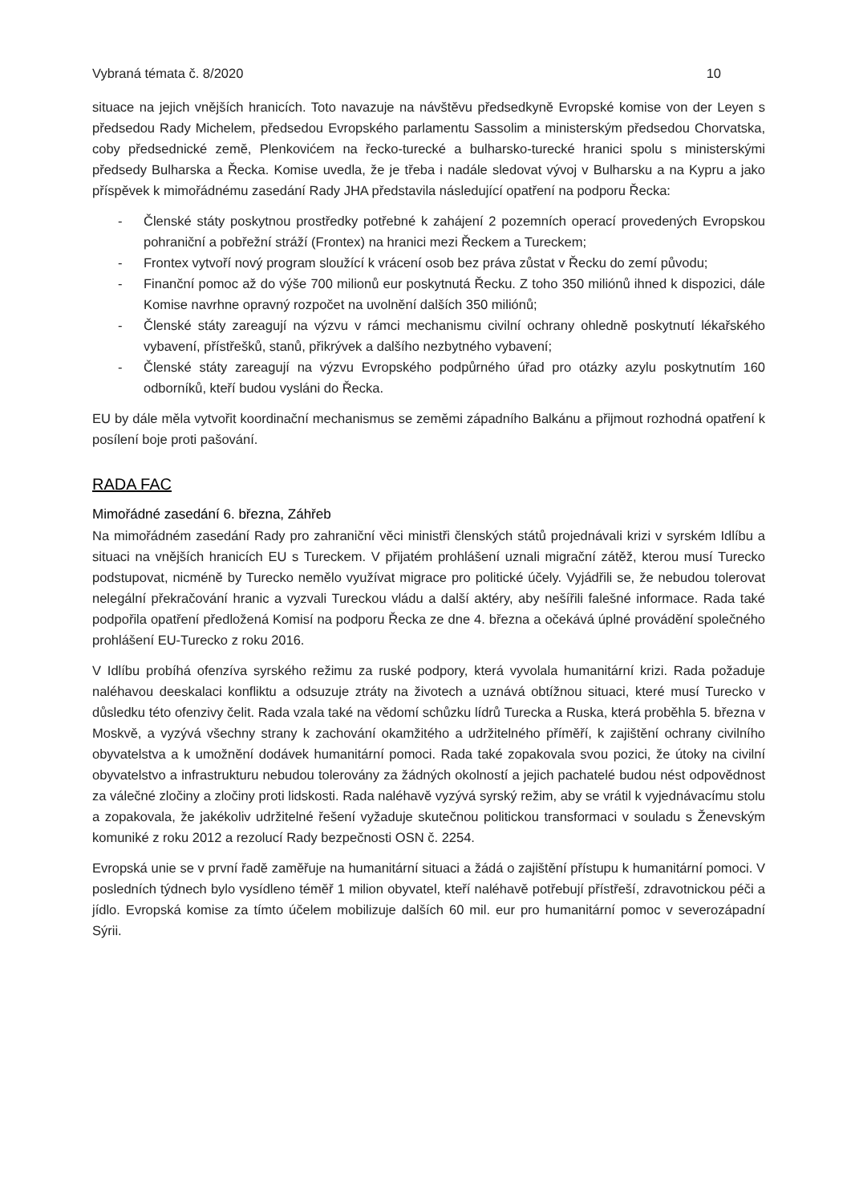Vybraná témata č. 8/2020 10
situace na jejich vnějších hranicích. Toto navazuje na návštěvu předsedkyně Evropské komise von der Leyen s předsedou Rady Michelem, předsedou Evropského parlamentu Sassolim a ministerským předsedou Chorvatska, coby předsednické země, Plenkovićem na řecko-turecké a bulharsko-turecké hranici spolu s ministerskými předsedy Bulharska a Řecka. Komise uvedla, že je třeba i nadále sledovat vývoj v Bulharsku a na Kypru a jako příspěvek k mimořádnému zasedání Rady JHA představila následující opatření na podporu Řecka:
- Členské státy poskytnou prostředky potřebné k zahájení 2 pozemních operací provedených Evropskou pohraniční a pobřežní stráží (Frontex) na hranici mezi Řeckem a Tureckem;
- Frontex vytvoří nový program sloužící k vrácení osob bez práva zůstat v Řecku do zemí původu;
- Finanční pomoc až do výše 700 milionů eur poskytnutá Řecku. Z toho 350 miliónů ihned k dispozici, dále Komise navrhne opravný rozpočet na uvolnění dalších 350 miliónů;
- Členské státy zareagují na výzvu v rámci mechanismu civilní ochrany ohledně poskytnutí lékařského vybavení, přístřešků, stanů, přikrývek a dalšího nezbytného vybavení;
- Členské státy zareagují na výzvu Evropského podpůrného úřad pro otázky azylu poskytnutím 160 odborníků, kteří budou vysláni do Řecka.
EU by dále měla vytvořit koordinační mechanismus se zeměmi západního Balkánu a přijmout rozhodná opatření k posílení boje proti pašování.
RADA FAC
Mimořádné zasedání 6. března, Záhřeb
Na mimořádném zasedání Rady pro zahraniční věci ministři členských států projednávali krizi v syrském Idlíbu a situaci na vnějších hranicích EU s Tureckem. V přijatém prohlášení uznali migrační zátěž, kterou musí Turecko podstupovat, nicméně by Turecko nemělo využívat migrace pro politické účely. Vyjádřili se, že nebudou tolerovat nelegální překračování hranic a vyzvali Tureckou vládu a další aktéry, aby nešířili falešné informace. Rada také podpořila opatření předložená Komisí na podporu Řecka ze dne 4. března a očekává úplné provádění společného prohlášení EU-Turecko z roku 2016.
V Idlíbu probíhá ofenzíva syrského režimu za ruské podpory, která vyvolala humanitární krizi. Rada požaduje naléhavou deeskalaci konfliktu a odsuzuje ztráty na životech a uznává obtížnou situaci, které musí Turecko v důsledku této ofenzivy čelit. Rada vzala také na vědomí schůzku lídrů Turecka a Ruska, která proběhla 5. března v Moskvě, a vyzývá všechny strany k zachování okamžitého a udržitelného příměří, k zajištění ochrany civilního obyvatelstva a k umožnění dodávek humanitární pomoci. Rada také zopakovala svou pozici, že útoky na civilní obyvatelstvo a infrastrukturu nebudou tolerovány za žádných okolností a jejich pachatelé budou nést odpovědnost za válečné zločiny a zločiny proti lidskosti. Rada naléhavě vyzývá syrský režim, aby se vrátil k vyjednávacímu stolu a zopakovala, že jakékoliv udržitelné řešení vyžaduje skutečnou politickou transformaci v souladu s Ženevským komuniké z roku 2012 a rezolucí Rady bezpečnosti OSN č. 2254.
Evropská unie se v první řadě zaměřuje na humanitární situaci a žádá o zajištění přístupu k humanitární pomoci. V posledních týdnech bylo vysídleno téměř 1 milion obyvatel, kteří naléhavě potřebují přístřeší, zdravotnickou péči a jídlo. Evropská komise za tímto účelem mobilizuje dalších 60 mil. eur pro humanitární pomoc v severozápadní Sýrii.